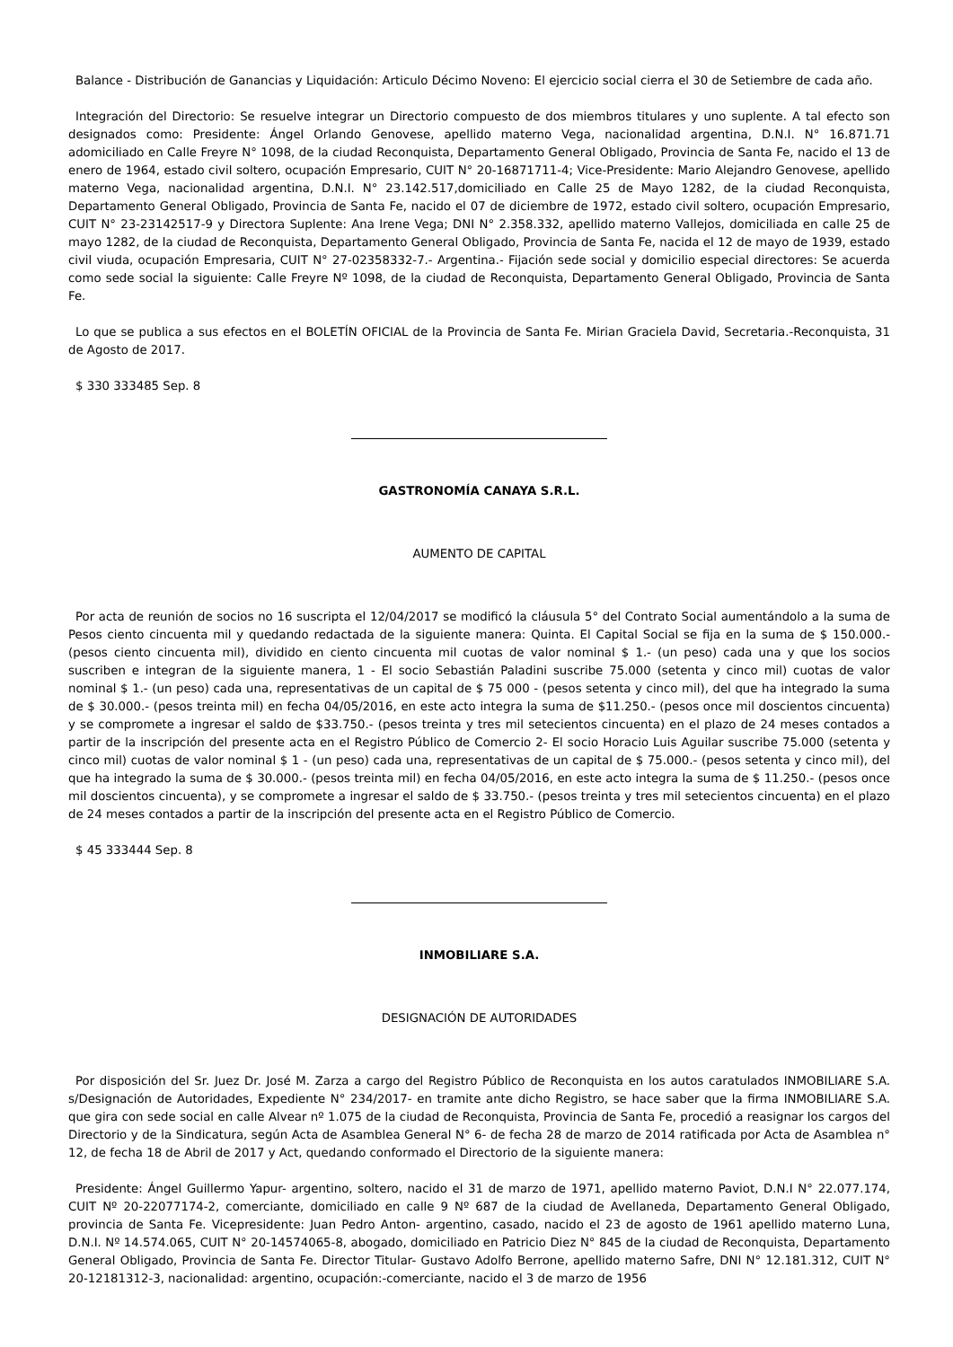Balance - Distribución de Ganancias y Liquidación: Articulo Décimo Noveno: El ejercicio social cierra el 30 de Setiembre de cada año.
Integración del Directorio: Se resuelve integrar un Directorio compuesto de dos miembros titulares y uno suplente. A tal efecto son designados como: Presidente: Ángel Orlando Genovese, apellido materno Vega, nacionalidad argentina, D.N.I. N° 16.871.71 adomiciliado en Calle Freyre N° 1098, de la ciudad Reconquista, Departamento General Obligado, Provincia de Santa Fe, nacido el 13 de enero de 1964, estado civil soltero, ocupación Empresario, CUIT N° 20-16871711-4; Vice-Presidente: Mario Alejandro Genovese, apellido materno Vega, nacionalidad argentina, D.N.I. N° 23.142.517,domiciliado en Calle 25 de Mayo 1282, de la ciudad Reconquista, Departamento General Obligado, Provincia de Santa Fe, nacido el 07 de diciembre de 1972, estado civil soltero, ocupación Empresario, CUIT N° 23-23142517-9 y Directora Suplente: Ana Irene Vega; DNI N° 2.358.332, apellido materno Vallejos, domiciliada en calle 25 de mayo 1282, de la ciudad de Reconquista, Departamento General Obligado, Provincia de Santa Fe, nacida el 12 de mayo de 1939, estado civil viuda, ocupación Empresaria, CUIT N° 27-02358332-7.- Argentina.- Fijación sede social y domicilio especial directores: Se acuerda como sede social la siguiente: Calle Freyre Nº 1098, de la ciudad de Reconquista, Departamento General Obligado, Provincia de Santa Fe.
Lo que se publica a sus efectos en el BOLETÍN OFICIAL de la Provincia de Santa Fe. Mirian Graciela David, Secretaria.-Reconquista, 31 de Agosto de 2017.
$ 330 333485 Sep. 8
GASTRONOMÍA CANAYA S.R.L.
AUMENTO DE CAPITAL
Por acta de reunión de socios no 16 suscripta el 12/04/2017 se modificó la cláusula 5° del Contrato Social aumentándolo a la suma de Pesos ciento cincuenta mil y quedando redactada de la siguiente manera: Quinta. El Capital Social se fija en la suma de $ 150.000.- (pesos ciento cincuenta mil), dividido en ciento cincuenta mil cuotas de valor nominal $ 1.- (un peso) cada una y que los socios suscriben e integran de la siguiente manera, 1 - El socio Sebastián Paladini suscribe 75.000 (setenta y cinco mil) cuotas de valor nominal $ 1.- (un peso) cada una, representativas de un capital de $ 75 000 - (pesos setenta y cinco mil), del que ha integrado la suma de $ 30.000.- (pesos treinta mil) en fecha 04/05/2016, en este acto integra la suma de $11.250.- (pesos once mil doscientos cincuenta) y se compromete a ingresar el saldo de $33.750.- (pesos treinta y tres mil setecientos cincuenta) en el plazo de 24 meses contados a partir de la inscripción del presente acta en el Registro Público de Comercio 2- El socio Horacio Luis Aguilar suscribe 75.000 (setenta y cinco mil) cuotas de valor nominal $ 1 - (un peso) cada una, representativas de un capital de $ 75.000.- (pesos setenta y cinco mil), del que ha integrado la suma de $ 30.000.- (pesos treinta mil) en fecha 04/05/2016, en este acto integra la suma de $ 11.250.- (pesos once mil doscientos cincuenta), y se compromete a ingresar el saldo de $ 33.750.- (pesos treinta y tres mil setecientos cincuenta) en el plazo de 24 meses contados a partir de la inscripción del presente acta en el Registro Público de Comercio.
$ 45 333444 Sep. 8
INMOBILIARE S.A.
DESIGNACIÓN DE AUTORIDADES
Por disposición del Sr. Juez Dr. José M. Zarza a cargo del Registro Público de Reconquista en los autos caratulados INMOBILIARE S.A. s/Designación de Autoridades, Expediente N° 234/2017- en tramite ante dicho Registro, se hace saber que la firma INMOBILIARE S.A. que gira con sede social en calle Alvear nº 1.075 de la ciudad de Reconquista, Provincia de Santa Fe, procedió a reasignar los cargos del Directorio y de la Sindicatura, según Acta de Asamblea General N° 6- de fecha 28 de marzo de 2014 ratificada por Acta de Asamblea n° 12, de fecha 18 de Abril de 2017 y Act, quedando conformado el Directorio de la siguiente manera:
Presidente: Ángel Guillermo Yapur- argentino, soltero, nacido el 31 de marzo de 1971, apellido materno Paviot, D.N.I N° 22.077.174, CUIT Nº 20-22077174-2, comerciante, domiciliado en calle 9 Nº 687 de la ciudad de Avellaneda, Departamento General Obligado, provincia de Santa Fe. Vicepresidente: Juan Pedro Anton- argentino, casado, nacido el 23 de agosto de 1961 apellido materno Luna, D.N.I. Nº 14.574.065, CUIT N° 20-14574065-8, abogado, domiciliado en Patricio Diez N° 845 de la ciudad de Reconquista, Departamento General Obligado, Provincia de Santa Fe. Director Titular- Gustavo Adolfo Berrone, apellido materno Safre, DNI N° 12.181.312, CUIT N° 20-12181312-3, nacionalidad: argentino, ocupación:-comerciante, nacido el 3 de marzo de 1956